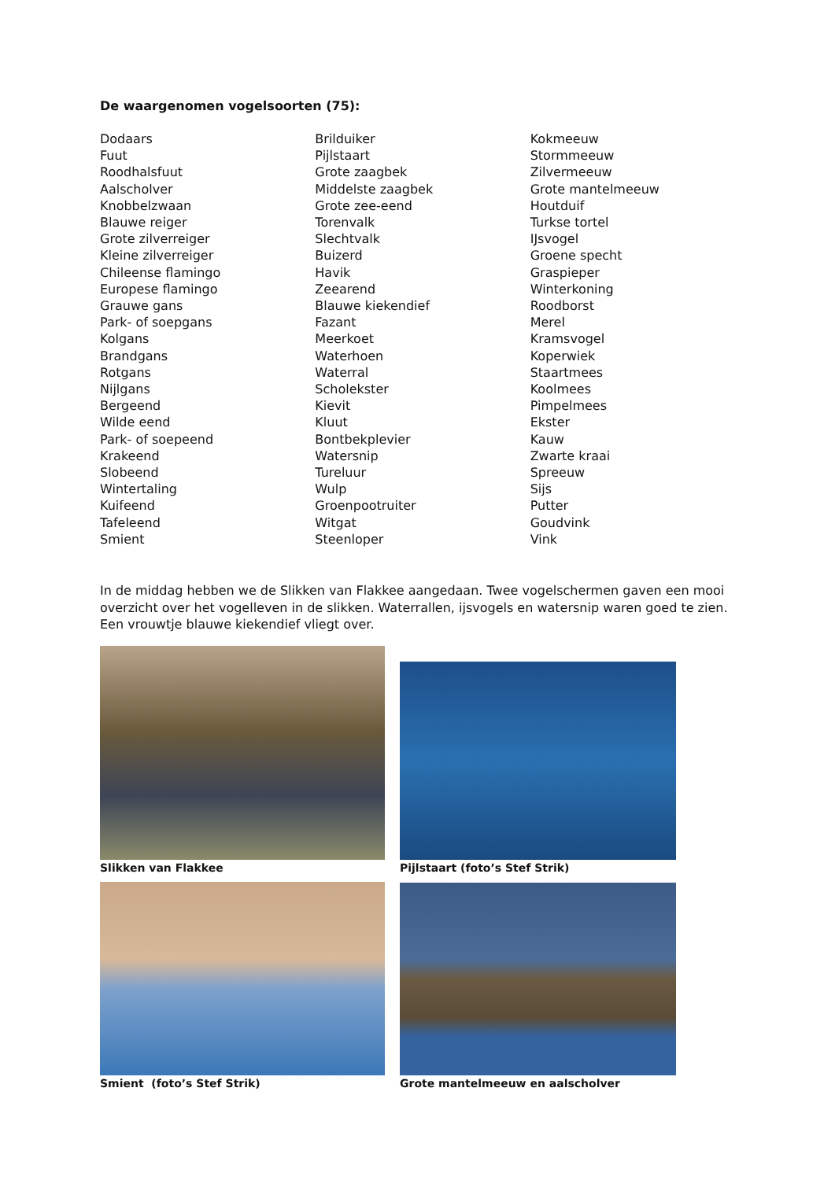De waargenomen vogelsoorten (75):
Dodaars
Fuut
Roodhalsfuut
Aalscholver
Knobbelzwaan
Blauwe reiger
Grote zilverreiger
Kleine zilverreiger
Chileense flamingo
Europese flamingo
Grauwe gans
Park- of soepgans
Kolgans
Brandgans
Rotgans
Nijlgans
Bergeend
Wilde eend
Park- of soepeend
Krakeend
Slobeend
Wintertaling
Kuifeend
Tafeleend
Smient
Brilduiker
Pijlstaart
Grote zaagbek
Middelste zaagbek
Grote zee-eend
Torenvalk
Slechtvalk
Buizerd
Havik
Zeearend
Blauwe kiekendief
Fazant
Meerkoet
Waterhoen
Waterral
Scholekster
Kievit
Kluut
Bontbekplevier
Watersnip
Tureluur
Wulp
Groenpootruiter
Witgat
Steenloper
Kokmeeuw
Stormmeeuw
Zilvermeeuw
Grote mantelmeeuw
Houtduif
Turkse tortel
IJsvogel
Groene specht
Graspieper
Winterkoning
Roodborst
Merel
Kramsvogel
Koperwiek
Staartmees
Koolmees
Pimpelmees
Ekster
Kauw
Zwarte kraai
Spreeuw
Sijs
Putter
Goudvink
Vink
In de middag hebben we de Slikken van Flakkee aangedaan. Twee vogelschermen gaven een mooi overzicht over het vogelleven in de slikken. Waterrallen, ijsvogels en watersnip waren goed te zien. Een vrouwtje blauwe kiekendief vliegt over.
Slikken van Flakkee
Pijlstaart (foto’s Stef Strik)
Smient (foto’s Stef Strik)
Grote mantelmeeuw en aalscholver